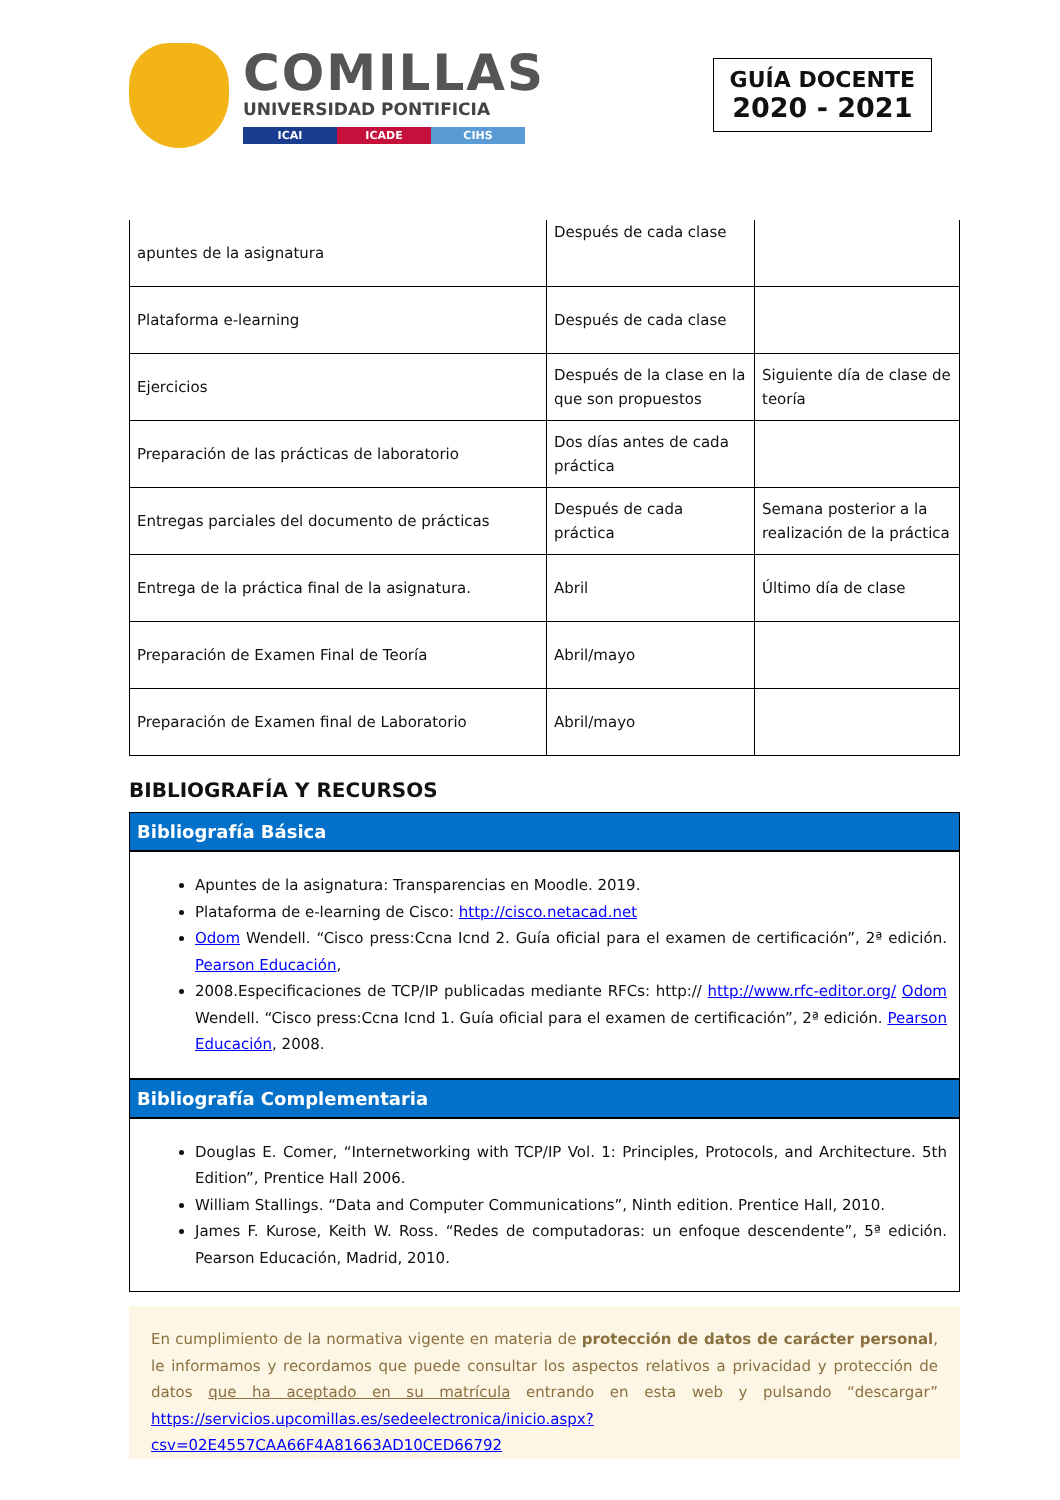COMILLAS
UNIVERSIDAD PONTIFICIA
ICAI ICADE CIHS
GUÍA DOCENTE
2020 - 2021
| apuntes de la asignatura | Después de cada clase | |
| Plataforma e-learning | Después de cada clase | |
| Ejercicios | Después de la clase en la que son propuestos | Siguiente día de clase de teoría |
| Preparación de las prácticas de laboratorio | Dos días antes de cada práctica | |
| Entregas parciales del documento de prácticas | Después de cada práctica | Semana posterior a la realización de la práctica |
| Entrega de la práctica final de la asignatura. | Abril | Último día de clase |
| Preparación de Examen Final de Teoría | Abril/mayo | |
| Preparación de Examen final de Laboratorio | Abril/mayo | |
BIBLIOGRAFÍA Y RECURSOS
Bibliografía Básica
Apuntes de la asignatura: Transparencias en Moodle. 2019.
Plataforma de e-learning de Cisco: http://cisco.netacad.net
Odom Wendell. “Cisco press:Ccna Icnd 2. Guía oficial para el examen de certificación”, 2ª edición. Pearson Educación,
2008.Especificaciones de TCP/IP publicadas mediante RFCs: http:// http://www.rfc-editor.org/ Odom Wendell. “Cisco press:Ccna Icnd 1. Guía oficial para el examen de certificación”, 2ª edición. Pearson Educación, 2008.
Bibliografía Complementaria
Douglas E. Comer, “Internetworking with TCP/IP Vol. 1: Principles, Protocols, and Architecture. 5th Edition”, Prentice Hall 2006.
William Stallings. “Data and Computer Communications”, Ninth edition. Prentice Hall, 2010.
James F. Kurose, Keith W. Ross. “Redes de computadoras: un enfoque descendente”, 5ª edición. Pearson Educación, Madrid, 2010.
En cumplimiento de la normativa vigente en materia de protección de datos de carácter personal, le informamos y recordamos que puede consultar los aspectos relativos a privacidad y protección de datos que ha aceptado en su matrícula entrando en esta web y pulsando “descargar” https://servicios.upcomillas.es/sedeelectronica/inicio.aspx?csv=02E4557CAA66F4A81663AD10CED66792